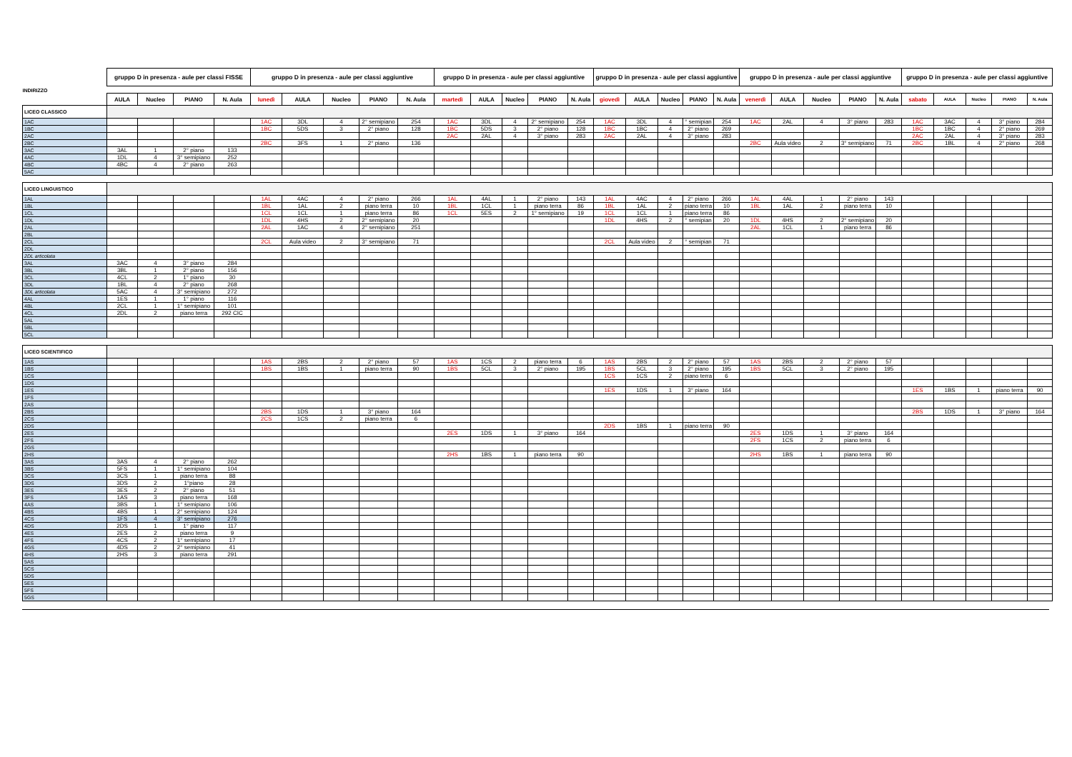| INDIRIZZO | gruppo D in presenza - aule per classi FISSE | | | | gruppo D in presenza - aule per classi aggiuntive | | | | | gruppo D in presenza - aule per classi aggiuntive | | | | | gruppo D in presenza - aule per classi aggiuntive | | | | | gruppo D in presenza - aule per classi aggiuntive | | | | | gruppo D in presenza - aule per classi aggiuntive | | | | |
| | AULA | Nucleo | PIANO | N. Aula | lunedì | AULA | Nucleo | PIANO | N. Aula | martedì | AULA | Nucleo | PIANO | N. Aula | giovedì | AULA | Nucleo | PIANO | N. Aula | venerdì | AULA | Nucleo | PIANO | N. Aula | sabato | AULA | Nucleo | PIANO | N. Aula |
| LICEO CLASSICO | | | | | | | | | | | | | | | | | | | | | | | | | | | | | |
| 1AC | | | | | 1AC | 3DL | 4 | 2° semipiano | 254 | 1AC | 3DL | 4 | 2° semipiano | 254 | 1AC | 3DL | 4 | ° semipian | 254 | 1AC | 2AL | 4 | 3° piano | 283 | 1AC | 3AC | 4 | 3° piano | 284 |
| 1BC | | | | | 1BC | 5DS | 3 | 2° piano | 128 | 1BC | 5DS | 3 | 2° piano | 128 | 1BC | 1BC | 4 | 2° piano | 269 | | | | | | 1BC | 1BC | 4 | 2° piano | 269 |
| 2AC | | | | | | | | | | 2AC | 2AL | 4 | 3° piano | 283 | 2AC | 2AL | 4 | 3° piano | 283 | | | | | | 2AC | 2AL | 4 | 3° piano | 283 |
| 2BC | | | | | 2BC | 3FS | 1 | 2° piano | 136 | | | | | | | | | | | 2BC | Aula video | 2 | 3° semipiano | 71 | 2BC | 1BL | 4 | 2° piano | 268 |
| 3AC | 3AL | 1 | 2° piano | 133 | | | | | | | | | | | | | | | | | | | | | | | | | |
| 4AC | 1DL | 4 | 3° semipiano | 252 | | | | | | | | | | | | | | | | | | | | | | | | | |
| 4BC | 4BC | 4 | 2° piano | 263 | | | | | | | | | | | | | | | | | | | | | | | | | |
| 5AC | | | | | | | | | | | | | | | | | | | | | | | | | | | | | |
| LICEO LINGUISTICO | | | | | | | | | | | | | | | | | | | | | | | | | | | | | |
| 1AL | | | | | 1AL | 4AC | 4 | 2° piano | 266 | 1AL | 4AL | 1 | 2° piano | 143 | 1AL | 4AC | 4 | 2° piano | 266 | 1AL | 4AL | 1 | 2° piano | 143 | | | | | |
| 1BL | | | | | 1BL | 1AL | 2 | piano terra | 10 | 1BL | 1CL | 1 | piano terra | 86 | 1BL | 1AL | 2 | piano terra | 10 | 1BL | 1AL | 2 | piano terra | 10 | | | | | |
| 1CL | | | | | 1CL | 1CL | 1 | piano terra | 86 | 1CL | 5ES | 2 | 1° semipiano | 19 | 1CL | 1CL | 1 | piano terra | 86 | | | | | | | | | | |
| 1DL | | | | | 1DL | 4HS | 2 | 2° semipiano | 20 | | | | | | 1DL | 4HS | 2 | ° semipian | 20 | 1DL | 4HS | 2 | 2° semipiano | 20 | | | | | |
| 2AL | | | | | 2AL | 1AC | 4 | 2° semipiano | 251 | | | | | | | | | | | 2AL | 1CL | 1 | piano terra | 86 | | | | | |
| 2BL | | | | | | | | | | | | | | | | | | | | | | | | | | | | | |
| 2CL | | | | | 2CL | Aula video | 2 | 3° semipiano | 71 | | | | | | 2CL | Aula video | 2 | ° semipian | 71 | | | | | | | | | | |
| 2DL | | | | | | | | | | | | | | | | | | | | | | | | | | | | | |
| 2DL articolata | | | | | | | | | | | | | | | | | | | | | | | | | | | | | |
| 3AL | 3AC | 4 | 3° piano | 284 | | | | | | | | | | | | | | | | | | | | | | | | | |
| 3BL | 3BL | 1 | 2° piano | 156 | | | | | | | | | | | | | | | | | | | | | | | | | |
| 3CL | 4CL | 2 | 1° piano | 30 | | | | | | | | | | | | | | | | | | | | | | | | | |
| 3DL | 1BL | 4 | 2° piano | 268 | | | | | | | | | | | | | | | | | | | | | | | | | |
| 3DL articolata | 5AC | 4 | 3° semipiano | 272 | | | | | | | | | | | | | | | | | | | | | | | | | |
| 4AL | 1ES | 1 | 1° piano | 116 | | | | | | | | | | | | | | | | | | | | | | | | | |
| 4BL | 2CL | 1 | 1° semipiano | 101 | | | | | | | | | | | | | | | | | | | | | | | | | |
| 4CL | 2DL | 2 | piano terra | 292 CIC | | | | | | | | | | | | | | | | | | | | | | | | | |
| 5AL | | | | | | | | | | | | | | | | | | | | | | | | | | | | | |
| 5BL | | | | | | | | | | | | | | | | | | | | | | | | | | | | | |
| 5CL | | | | | | | | | | | | | | | | | | | | | | | | | | | | | |
| LICEO SCIENTIFICO | | | | | | | | | | | | | | | | | | | | | | | | | | | | | |
| 1AS | | | | | 1AS | 2BS | 2 | 2° piano | 57 | 1AS | 1CS | 2 | piano terra | 6 | 1AS | 2BS | 2 | 2° piano | 57 | 1AS | 2BS | 2 | 2° piano | 57 | | | | | |
| 1BS | | | | | 1BS | 1BS | 1 | piano terra | 90 | 1BS | 5CL | 3 | 2° piano | 195 | 1BS | 5CL | 3 | 2° piano | 195 | 1BS | 5CL | 3 | 2° piano | 195 | | | | | |
| 1CS | | | | | | | | | | | | | | | 1CS | 1CS | 2 | piano terra | 6 | | | | | | | | | | |
| 1DS | | | | | | | | | | | | | | | | | | | | | | | | | | | | | |
| 1ES | | | | | | | | | | | | | | | 1ES | 1DS | 1 | 3° piano | 164 | | | | | | 1ES | 1BS | 1 | piano terra | 90 |
| 1FS | | | | | | | | | | | | | | | | | | | | | | | | | | | | | |
| 2AS | | | | | | | | | | | | | | | | | | | | | | | | | | | | | |
| 2BS | | | | | 2BS | 1DS | 1 | 3° piano | 164 | | | | | | | | | | | | | | | | 2BS | 1DS | 1 | 3° piano | 164 |
| 2CS | | | | | 2CS | 1CS | 2 | piano terra | 6 | | | | | | | | | | | | | | | | | | | | |
| 2DS | | | | | | | | | | | | | | | 2DS | 1BS | 1 | piano terra | 90 | | | | | | | | | | |
| 2ES | | | | | | | | | | 2ES | 1DS | 1 | 3° piano | 164 | | | | | | 2ES | 1DS | 1 | 3° piano | 164 | | | | | |
| 2FS | | | | | | | | | | | | | | | | | | | | 2FS | 1CS | 2 | piano terra | 6 | | | | | |
| 2GS | | | | | | | | | | | | | | | | | | | | | | | | | | | | | |
| 2HS | | | | | | | | | | 2HS | 1BS | 1 | piano terra | 90 | | | | | | 2HS | 1BS | 1 | piano terra | 90 | | | | | |
| 3AS | 3AS | 4 | 2° piano | 262 | | | | | | | | | | | | | | | | | | | | | | | | | |
| 3BS | 5FS | 1 | 1° semipiano | 104 | | | | | | | | | | | | | | | | | | | | | | | | | |
| 3CS | 3CS | 1 | piano terra | 88 | | | | | | | | | | | | | | | | | | | | | | | | | |
| 3DS | 3DS | 2 | 1°piano | 28 | | | | | | | | | | | | | | | | | | | | | | | | | |
| 3ES | 3ES | 2 | 2° piano | 51 | | | | | | | | | | | | | | | | | | | | | | | | | |
| 3FS | 1AS | 3 | piano terra | 168 | | | | | | | | | | | | | | | | | | | | | | | | | |
| 4AS | 3BS | 1 | 1° semipiano | 106 | | | | | | | | | | | | | | | | | | | | | | | | | |
| 4BS | 4BS | 1 | 2° semipiano | 124 | | | | | | | | | | | | | | | | | | | | | | | | | |
| 4CS | 1FS | 4 | 3° semipiano | 276 | | | | | | | | | | | | | | | | | | | | | | | | | |
| 4DS | 2DS | 1 | 1° piano | 117 | | | | | | | | | | | | | | | | | | | | | | | | | |
| 4ES | 2ES | 2 | piano terra | 9 | | | | | | | | | | | | | | | | | | | | | | | | | |
| 4FS | 4CS | 2 | 1° semipiano | 17 | | | | | | | | | | | | | | | | | | | | | | | | | |
| 4GS | 4DS | 2 | 2° semipiano | 41 | | | | | | | | | | | | | | | | | | | | | | | | | |
| 4HS | 2HS | 3 | piano terra | 291 | | | | | | | | | | | | | | | | | | | | | | | | | |
| 5AS | | | | | | | | | | | | | | | | | | | | | | | | | | | | | |
| 5CS | | | | | | | | | | | | | | | | | | | | | | | | | | | | | |
| 5DS | | | | | | | | | | | | | | | | | | | | | | | | | | | | | |
| 5ES | | | | | | | | | | | | | | | | | | | | | | | | | | | | | |
| 5FS | | | | | | | | | | | | | | | | | | | | | | | | | | | | | |
| 5GS | | | | | | | | | | | | | | | | | | | | | | | | | | | | | |